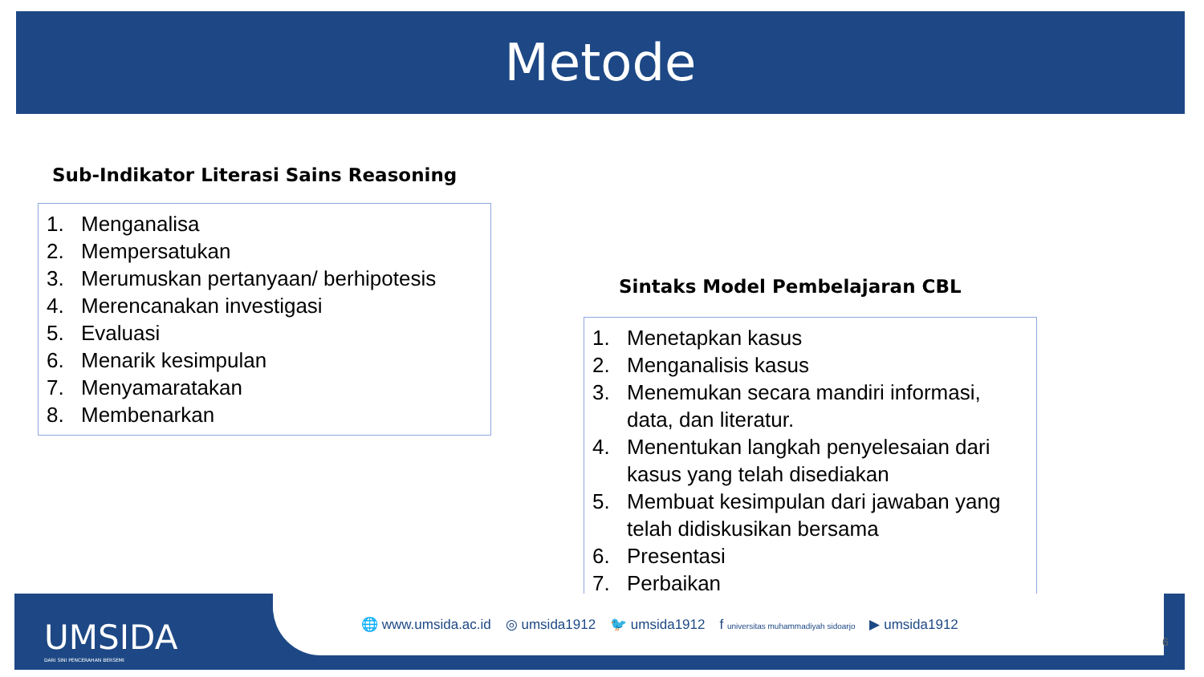Metode
Sub-Indikator Literasi Sains Reasoning
1. Menganalisa
2. Mempersatukan
3. Merumuskan pertanyaan/ berhipotesis
4. Merencanakan investigasi
5. Evaluasi
6. Menarik kesimpulan
7. Menyamaratakan
8. Membenarkan
Sintaks Model Pembelajaran CBL
1. Menetapkan kasus
2. Menganalisis kasus
3. Menemukan secara mandiri informasi, data, dan literatur.
4. Menentukan langkah penyelesaian dari kasus yang telah disediakan
5. Membuat kesimpulan dari jawaban yang telah didiskusikan bersama
6. Presentasi
7. Perbaikan
UMSIDA
DARI SINI PENCERAHAN BERSEMI
🌐 www.umsida.ac.id ◎ umsida1912 🐦 umsida1912 f universitas muhammadiyah sidoarjo ▶ umsida1912
6